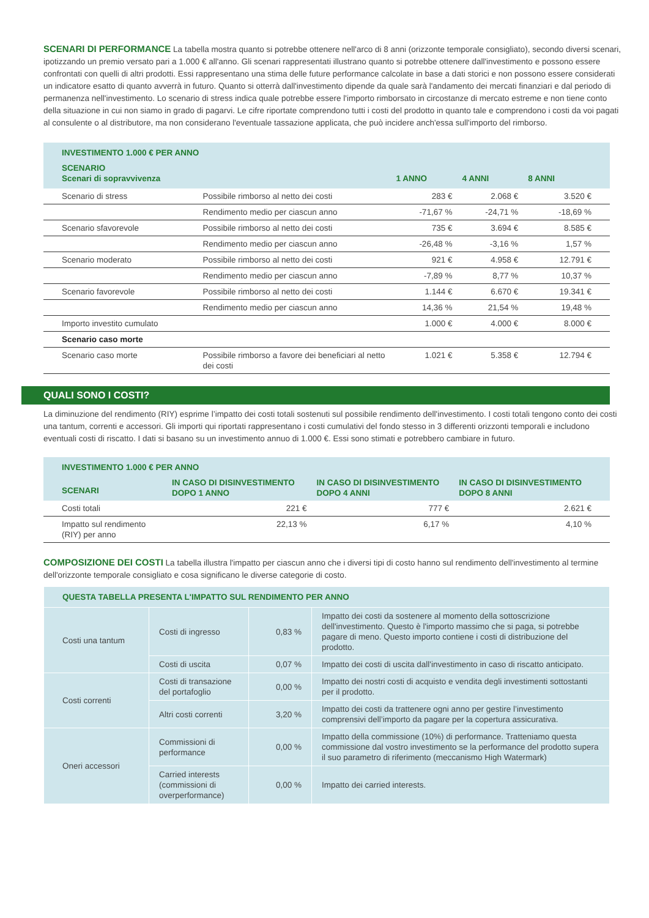SCENARI DI PERFORMANCE La tabella mostra quanto si potrebbe ottenere nell'arco di 8 anni (orizzonte temporale consigliato), secondo diversi scenari, ipotizzando un premio versato pari a 1.000 € all'anno. Gli scenari rappresentati illustrano quanto si potrebbe ottenere dall'investimento e possono essere confrontati con quelli di altri prodotti. Essi rappresentano una stima delle future performance calcolate in base a dati storici e non possono essere considerati un indicatore esatto di quanto avverrà in futuro. Quanto si otterrà dall'investimento dipende da quale sarà l'andamento dei mercati finanziari e dal periodo di permanenza nell'investimento. Lo scenario di stress indica quale potrebbe essere l'importo rimborsato in circostanze di mercato estreme e non tiene conto della situazione in cui non siamo in grado di pagarvi. Le cifre riportate comprendono tutti i costi del prodotto in quanto tale e comprendono i costi da voi pagati al consulente o al distributore, ma non considerano l'eventuale tassazione applicata, che può incidere anch'essa sull'importo del rimborso.
| INVESTIMENTO 1.000 € PER ANNO | | | | |
| --- | --- | --- | --- | --- |
| SCENARIO Scenari di sopravvivenza | | 1 ANNO | 4 ANNI | 8 ANNI |
| Scenario di stress | Possibile rimborso al netto dei costi | 283 € | 2.068 € | 3.520 € |
| | Rendimento medio per ciascun anno | -71,67 % | -24,71 % | -18,69 % |
| Scenario sfavorevole | Possibile rimborso al netto dei costi | 735 € | 3.694 € | 8.585 € |
| | Rendimento medio per ciascun anno | -26,48 % | -3,16 % | 1,57 % |
| Scenario moderato | Possibile rimborso al netto dei costi | 921 € | 4.958 € | 12.791 € |
| | Rendimento medio per ciascun anno | -7,89 % | 8,77 % | 10,37 % |
| Scenario favorevole | Possibile rimborso al netto dei costi | 1.144 € | 6.670 € | 19.341 € |
| | Rendimento medio per ciascun anno | 14,36 % | 21,54 % | 19,48 % |
| Importo investito cumulato | | 1.000 € | 4.000 € | 8.000 € |
| Scenario caso morte | | | | |
| Scenario caso morte | Possibile rimborso a favore dei beneficiari al netto dei costi | 1.021 € | 5.358 € | 12.794 € |
QUALI SONO I COSTI?
La diminuzione del rendimento (RIY) esprime l’impatto dei costi totali sostenuti sul possibile rendimento dell'investimento. I costi totali tengono conto dei costi una tantum, correnti e accessori. Gli importi qui riportati rappresentano i costi cumulativi del fondo stesso in 3 differenti orizzonti temporali e includono eventuali costi di riscatto. I dati si basano su un investimento annuo di 1.000 €. Essi sono stimati e potrebbero cambiare in futuro.
| INVESTIMENTO 1.000 € PER ANNO | | | |
| --- | --- | --- | --- |
| SCENARI | IN CASO DI DISINVESTIMENTO DOPO 1 ANNO | IN CASO DI DISINVESTIMENTO DOPO 4 ANNI | IN CASO DI DISINVESTIMENTO DOPO 8 ANNI |
| Costi totali | 221 € | 777 € | 2.621 € |
| Impatto sul rendimento (RIY) per anno | 22,13 % | 6,17 % | 4,10 % |
COMPOSIZIONE DEI COSTI La tabella illustra l'impatto per ciascun anno che i diversi tipi di costo hanno sul rendimento dell'investimento al termine dell'orizzonte temporale consigliato e cosa significano le diverse categorie di costo.
| QUESTA TABELLA PRESENTA L'IMPATTO SUL RENDIMENTO PER ANNO | | | |
| Costi una tantum | Costi di ingresso | 0,83 % | Impatto dei costi da sostenere al momento della sottoscrizione dell'investimento. Questo è l'importo massimo che si paga, si potrebbe pagare di meno. Questo importo contiene i costi di distribuzione del prodotto. |
| | Costi di uscita | 0,07 % | Impatto dei costi di uscita dall'investimento in caso di riscatto anticipato. |
| Costi correnti | Costi di transazione del portafoglio | 0,00 % | Impatto dei nostri costi di acquisto e vendita degli investimenti sottostanti per il prodotto. |
| | Altri costi correnti | 3,20 % | Impatto dei costi da trattenere ogni anno per gestire l’investimento comprensivi dell’importo da pagare per la copertura assicurativa. |
| Oneri accessori | Commissioni di performance | 0,00 % | Impatto della commissione (10%) di performance. Tratteniamo questa commissione dal vostro investimento se la performance del prodotto supera il suo parametro di riferimento (meccanismo High Watermark) |
| | Carried interests (commissioni di overperformance) | 0,00 % | Impatto dei carried interests. |